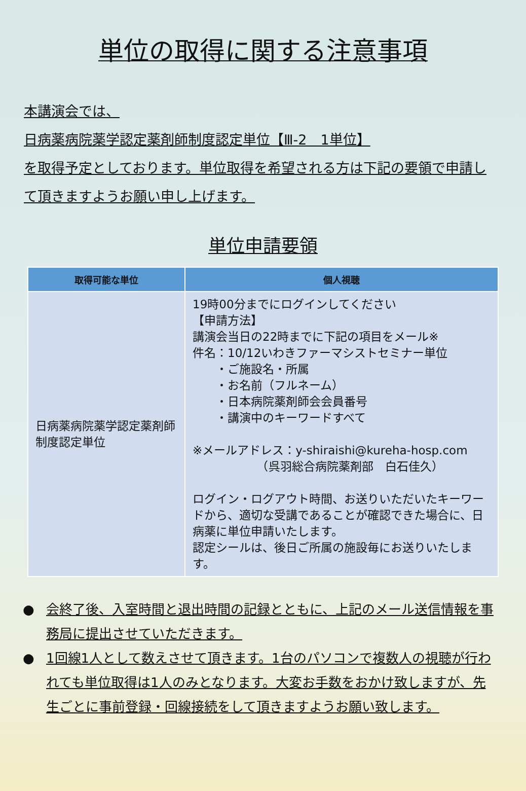単位の取得に関する注意事項
本講演会では、
日病薬病院薬学認定薬剤師制度認定単位【Ⅲ-2　1単位】
を取得予定としております。単位取得を希望される方は下記の要領で申請して頂きますようお願い申し上げます。
単位申請要領
| 取得可能な単位 | 個人視聴 |
| --- | --- |
| 日病薬病院薬学認定薬剤師制度認定単位 | 19時00分までにログインしてください 【申請方法】 講演会当日の22時までに下記の項目をメール※ 件名：10/12いわきファーマシストセミナー単位 ・ご施設名・所属 ・お名前（フルネーム） ・日本病院薬剤師会会員番号 ・講演中のキーワードすべて ※メールアドレス：y-shiraishi@kureha-hosp.com （呉羽総合病院薬剤部 白石佳久） ログイン・ログアウト時間、お送りいただいたキーワードから、適切な受講であることが確認できた場合に、日病薬に単位申請いたします。 認定シールは、後日ご所属の施設毎にお送りいたします。 |
● 会終了後、入室時間と退出時間の記録とともに、上記のメール送信情報を事務局に提出させていただきます。
● 1回線1人として数えさせて頂きます。1台のパソコンで複数人の視聴が行われても単位取得は1人のみとなります。大変お手数をおかけ致しますが、先生ごとに事前登録・回線接続をして頂きますようお願い致します。